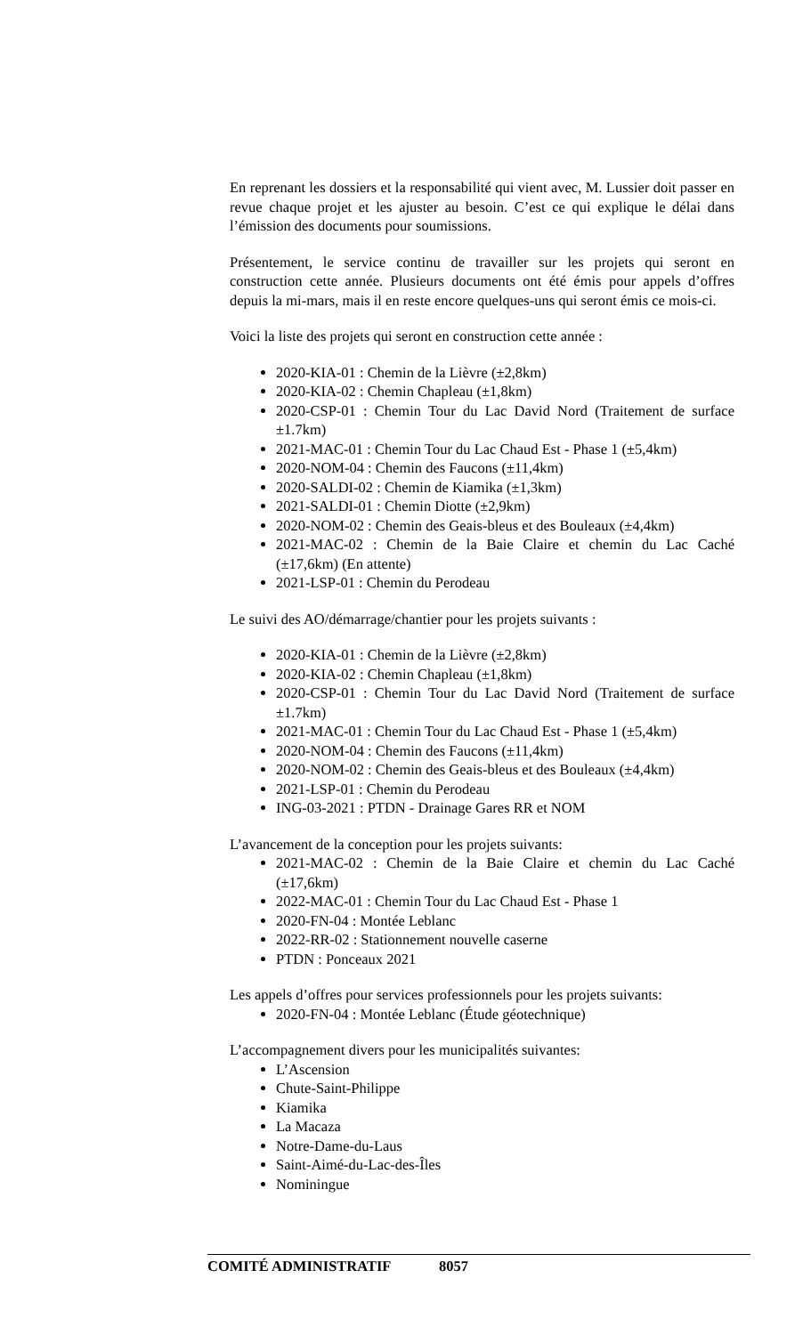En reprenant les dossiers et la responsabilité qui vient avec, M. Lussier doit passer en revue chaque projet et les ajuster au besoin. C’est ce qui explique le délai dans l’émission des documents pour soumissions.
Présentement, le service continu de travailler sur les projets qui seront en construction cette année. Plusieurs documents ont été émis pour appels d’offres depuis la mi-mars, mais il en reste encore quelques-uns qui seront émis ce mois-ci.
Voici la liste des projets qui seront en construction cette année :
2020-KIA-01 : Chemin de la Lièvre (±2,8km)
2020-KIA-02 : Chemin Chapleau (±1,8km)
2020-CSP-01 : Chemin Tour du Lac David Nord (Traitement de surface ±1.7km)
2021-MAC-01 : Chemin Tour du Lac Chaud Est - Phase 1 (±5,4km)
2020-NOM-04 : Chemin des Faucons (±11,4km)
2020-SALDI-02 : Chemin de Kiamika (±1,3km)
2021-SALDI-01 : Chemin Diotte (±2,9km)
2020-NOM-02 : Chemin des Geais-bleus et des Bouleaux (±4,4km)
2021-MAC-02 : Chemin de la Baie Claire et chemin du Lac Caché (±17,6km) (En attente)
2021-LSP-01 : Chemin du Perodeau
Le suivi des AO/démarrage/chantier pour les projets suivants :
2020-KIA-01 : Chemin de la Lièvre (±2,8km)
2020-KIA-02 : Chemin Chapleau (±1,8km)
2020-CSP-01 : Chemin Tour du Lac David Nord (Traitement de surface ±1.7km)
2021-MAC-01 : Chemin Tour du Lac Chaud Est - Phase 1 (±5,4km)
2020-NOM-04 : Chemin des Faucons (±11,4km)
2020-NOM-02 : Chemin des Geais-bleus et des Bouleaux (±4,4km)
2021-LSP-01 : Chemin du Perodeau
ING-03-2021 : PTDN - Drainage Gares RR et NOM
L’avancement de la conception pour les projets suivants:
2021-MAC-02 : Chemin de la Baie Claire et chemin du Lac Caché (±17,6km)
2022-MAC-01 : Chemin Tour du Lac Chaud Est - Phase 1
2020-FN-04 : Montée Leblanc
2022-RR-02 : Stationnement nouvelle caserne
PTDN : Ponceaux 2021
Les appels d’offres pour services professionnels pour les projets suivants:
2020-FN-04 : Montée Leblanc (Étude géotechnique)
L’accompagnement divers pour les municipalités suivantes:
L’Ascension
Chute-Saint-Philippe
Kiamika
La Macaza
Notre-Dame-du-Laus
Saint-Aimé-du-Lac-des-Îles
Nominingue
COMITÉ ADMINISTRATIF 8057